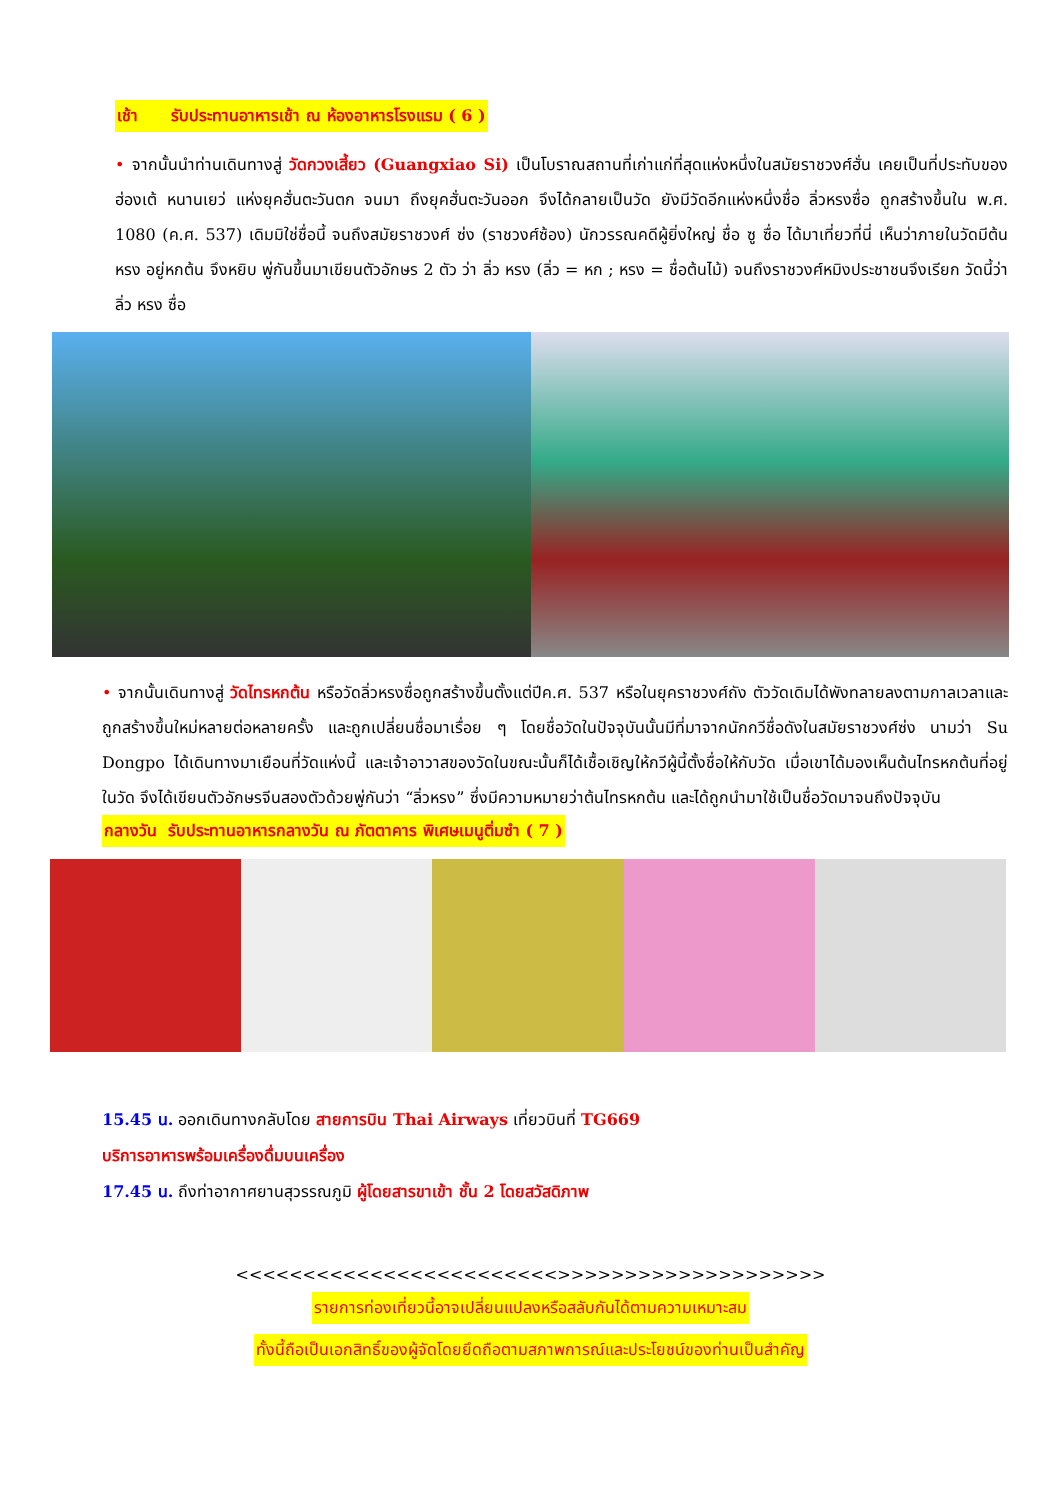เช้า รับประทานอาหารเช้า ณ ห้องอาหารโรงแรม ( 6 )
• จากนั้นนำท่านเดินทางสู่ วัดกวงเสี้ยว (Guangxiao Si) เป็นโบราณสถานที่เก่าแก่ที่สุดแห่งหนึ่งในสมัยราชวงศ์ฮั่น เคยเป็นที่ประทับของ ฮ่องเต้ หนานเยว่ แห่งยุคฮั่นตะวันตก จนมา ถึงยุคฮั่นตะวันออก จึงได้กลายเป็นวัด ยังมีวัดอีกแห่งหนึ่งชื่อ ลิ่วหรงซื่อ ถูกสร้างขึ้นใน พ.ศ. 1080 (ค.ศ. 537) เดิมมิใช่ชื่อนี้ จนถึงสมัยราชวงศ์ ซ่ง (ราชวงศ์ซ้อง) นักวรรณคดีผู้ยิ่งใหญ่ ชื่อ ซู ซื่อ ได้มาเที่ยวที่นี่ เห็นว่าภายในวัดมีต้น หรง อยู่หกต้น จึงหยิบ พู่กันขึ้นมาเขียนตัวอักษร 2 ตัว ว่า ลิ่ว หรง (ลิ่ว = หก ; หรง = ชื่อต้นไม้) จนถึงราชวงศ์หมิงประชาชนจึงเรียก วัดนี้ว่า ลิ่ว หรง ซื่อ
• จากนั้นเดินทางสู่ วัดไทรหกต้น หรือวัดลิ่วหรงซื่อถูกสร้างขึ้นตั้งแต่ปีค.ศ. 537 หรือในยุคราชวงศ์ถัง ตัววัดเดิมได้พังทลายลงตามกาลเวลาและถูกสร้างขึ้นใหม่หลายต่อหลายครั้ง และถูกเปลี่ยนชื่อมาเรื่อย ๆ โดยชื่อวัดในปัจจุบันนั้นมีที่มาจากนักกวีชื่อดังในสมัยราชวงศ์ซ่ง นามว่า Su Dongpo ได้เดินทางมาเยือนที่วัดแห่งนี้ และเจ้าอาวาสของวัดในขณะนั้นก็ได้เชื้อเชิญให้กวีผู้นี้ตั้งชื่อให้กับวัด เมื่อเขาได้มองเห็นต้นไทรหกต้นที่อยู่ในวัด จึงได้เขียนตัวอักษรจีนสองตัวด้วยพู่กันว่า “ลิ่วหรง” ซึ่งมีความหมายว่าต้นไทรหกต้น และได้ถูกนำมาใช้เป็นชื่อวัดมาจนถึงปัจจุบัน
กลางวัน รับประทานอาหารกลางวัน ณ ภัตตาคาร พิเศษเมนูติ่มซำ ( 7 )
15.45 น. ออกเดินทางกลับโดย สายการบิน Thai Airways เที่ยวบินที่ TG669
บริการอาหารพร้อมเครื่องดื่มบนเครื่อง
17.45 น. ถึงท่าอากาศยานสุวรรณภูมิ ผู้โดยสารขาเข้า ชั้น 2 โดยสวัสดิภาพ
<<<<<<<<<<<<<<<<<<<<<<<<>>>>>>>>>>>>>>>>>>>>
รายการท่องเที่ยวนี้อาจเปลี่ยนแปลงหรือสลับกันได้ตามความเหมาะสม
ทั้งนี้ถือเป็นเอกสิทธิ์ของผู้จัดโดยยึดถือตามสภาพการณ์และประโยชน์ของท่านเป็นสำคัญ